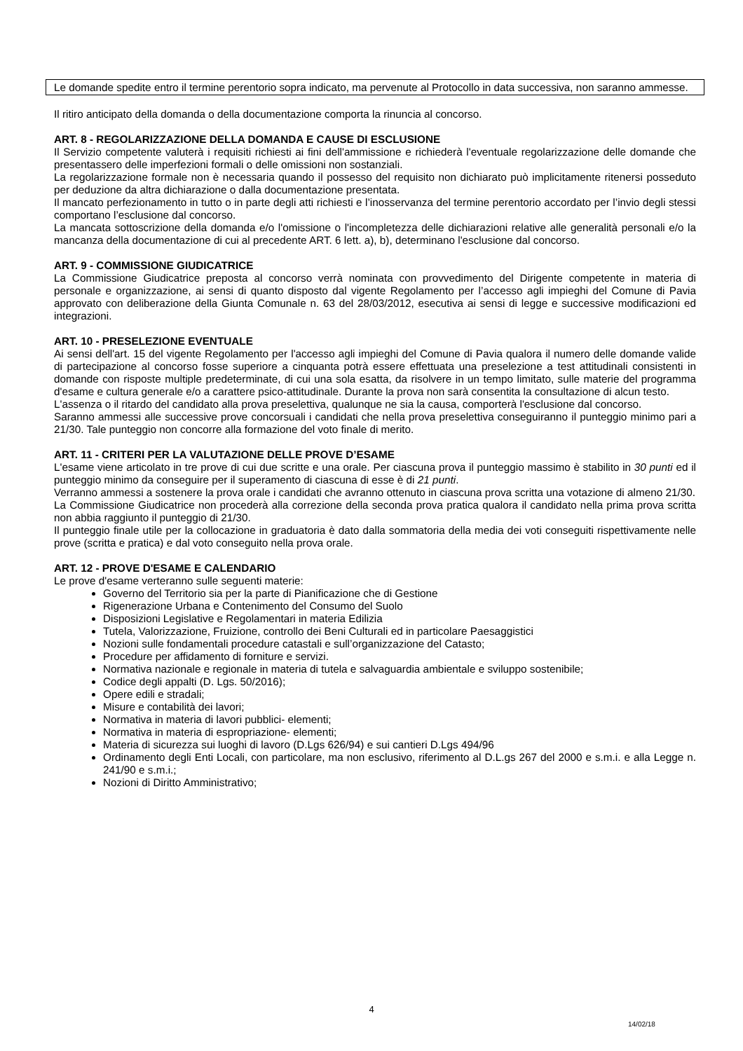Le domande spedite entro il termine perentorio sopra indicato, ma pervenute al Protocollo in data successiva, non saranno ammesse.
Il ritiro anticipato della domanda o della documentazione comporta la rinuncia al concorso.
ART. 8 - REGOLARIZZAZIONE DELLA DOMANDA E CAUSE DI ESCLUSIONE
Il Servizio competente valuterà i requisiti richiesti ai fini dell'ammissione e richiederà l'eventuale regolarizzazione delle domande che presentassero delle imperfezioni formali o delle omissioni non sostanziali.
La regolarizzazione formale non è necessaria quando il possesso del requisito non dichiarato può implicitamente ritenersi posseduto per deduzione da altra dichiarazione o dalla documentazione presentata.
Il mancato perfezionamento in tutto o in parte degli atti richiesti e l’inosservanza del termine perentorio accordato per l’invio degli stessi comportano l’esclusione dal concorso.
La mancata sottoscrizione della domanda e/o l'omissione o l'incompletezza delle dichiarazioni relative alle generalità personali e/o la mancanza della documentazione di cui al precedente ART. 6 lett. a), b), determinano l'esclusione dal concorso.
ART. 9 - COMMISSIONE GIUDICATRICE
La Commissione Giudicatrice preposta al concorso verrà nominata con provvedimento del Dirigente competente in materia di personale e organizzazione, ai sensi di quanto disposto dal vigente Regolamento per l’accesso agli impieghi del Comune di Pavia approvato con deliberazione della Giunta Comunale n. 63 del 28/03/2012, esecutiva ai sensi di legge e successive modificazioni ed integrazioni.
ART. 10 - PRESELEZIONE EVENTUALE
Ai sensi dell'art. 15 del vigente Regolamento per l'accesso agli impieghi del Comune di Pavia qualora il numero delle domande valide di partecipazione al concorso fosse superiore a cinquanta potrà essere effettuata una preselezione a test attitudinali consistenti in domande con risposte multiple predeterminate, di cui una sola esatta, da risolvere in un tempo limitato, sulle materie del programma d'esame e cultura generale e/o a carattere psico-attitudinale. Durante la prova non sarà consentita la consultazione di alcun testo.
L'assenza o il ritardo del candidato alla prova preselettiva, qualunque ne sia la causa, comporterà l'esclusione dal concorso.
Saranno ammessi alle successive prove concorsuali i candidati che nella prova preselettiva conseguiranno il punteggio minimo pari a 21/30. Tale punteggio non concorre alla formazione del voto finale di merito.
ART. 11 - CRITERI PER LA VALUTAZIONE DELLE PROVE D’ESAME
L'esame viene articolato in tre prove di cui due scritte e una orale. Per ciascuna prova il punteggio massimo è stabilito in 30 punti ed il punteggio minimo da conseguire per il superamento di ciascuna di esse è di 21 punti.
Verranno ammessi a sostenere la prova orale i candidati che avranno ottenuto in ciascuna prova scritta una votazione di almeno 21/30.
La Commissione Giudicatrice non procederà alla correzione della seconda prova pratica qualora il candidato nella prima prova scritta non abbia raggiunto il punteggio di 21/30.
Il punteggio finale utile per la collocazione in graduatoria è dato dalla sommatoria della media dei voti conseguiti rispettivamente nelle prove (scritta e pratica) e dal voto conseguito nella prova orale.
ART. 12 - PROVE D'ESAME E CALENDARIO
Le prove d'esame verteranno sulle seguenti materie:
Governo del Territorio sia per la parte di Pianificazione che di Gestione
Rigenerazione Urbana e Contenimento del Consumo del Suolo
Disposizioni Legislative e Regolamentari in materia Edilizia
Tutela, Valorizzazione, Fruizione, controllo dei Beni Culturali ed in particolare Paesaggistici
Nozioni sulle fondamentali procedure catastali e sull’organizzazione del Catasto;
Procedure per affidamento di forniture e servizi.
Normativa nazionale e regionale in materia di tutela e salvaguardia ambientale e sviluppo sostenibile;
Codice degli appalti (D. Lgs. 50/2016);
Opere edili e stradali;
Misure e contabilità dei lavori;
Normativa in materia di lavori pubblici- elementi;
Normativa in materia di espropriazione- elementi;
Materia di sicurezza sui luoghi di lavoro (D.Lgs 626/94) e sui cantieri D.Lgs 494/96
Ordinamento degli Enti Locali, con particolare, ma non esclusivo, riferimento al D.L.gs 267 del 2000 e s.m.i. e alla Legge n. 241/90 e s.m.i.;
Nozioni di Diritto Amministrativo;
4
14/02/18